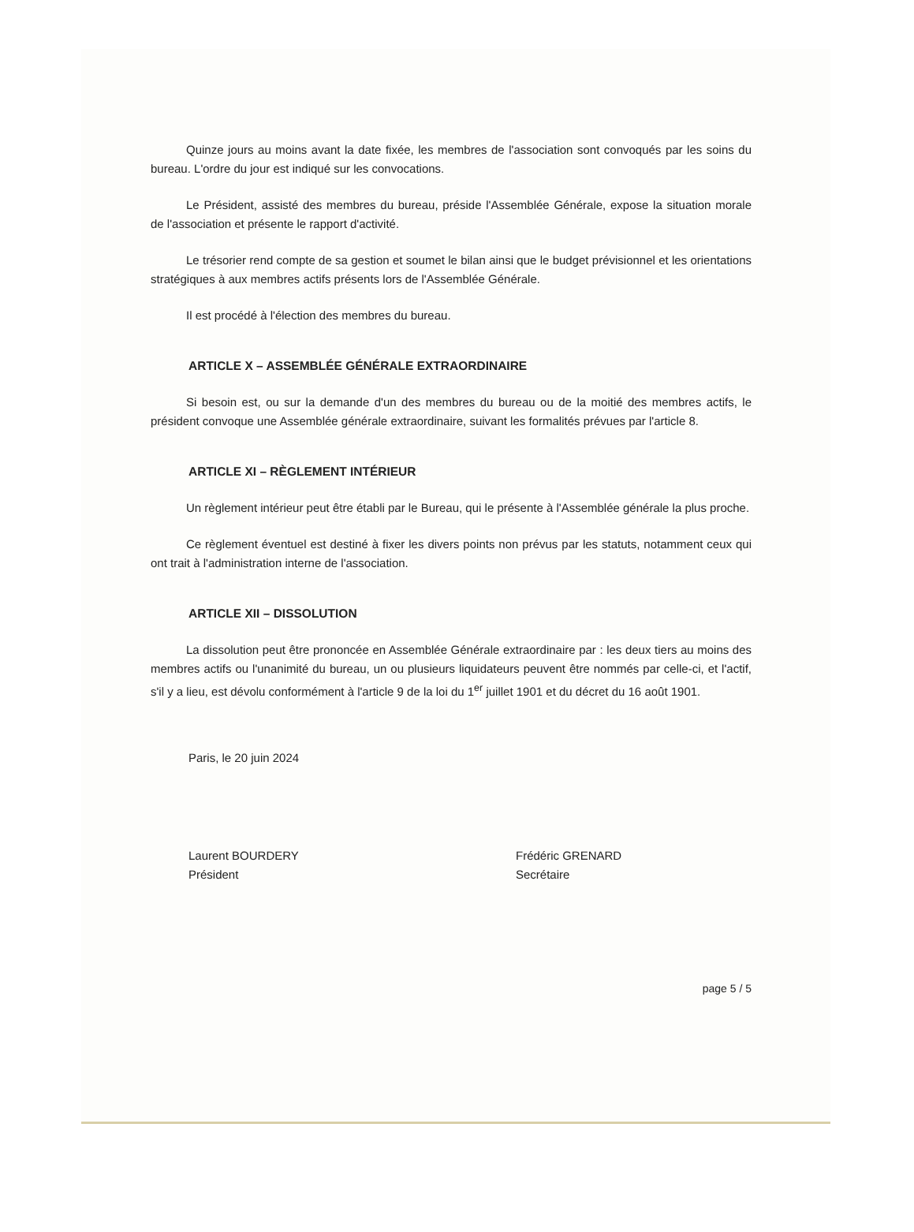Quinze jours au moins avant la date fixée, les membres de l'association sont convoqués par les soins du bureau. L'ordre du jour est indiqué sur les convocations.
Le Président, assisté des membres du bureau, préside l'Assemblée Générale, expose la situation morale de l'association et présente le rapport d'activité.
Le trésorier rend compte de sa gestion et soumet le bilan ainsi que le budget prévisionnel et les orientations stratégiques à aux membres actifs présents lors de l'Assemblée Générale.
Il est procédé à l'élection des membres du bureau.
ARTICLE X – ASSEMBLÉE GÉNÉRALE EXTRAORDINAIRE
Si besoin est, ou sur la demande d'un des membres du bureau ou de la moitié des membres actifs, le président convoque une Assemblée générale extraordinaire, suivant les formalités prévues par l'article 8.
ARTICLE XI – RÈGLEMENT INTÉRIEUR
Un règlement intérieur peut être établi par le Bureau, qui le présente à l'Assemblée générale la plus proche.
Ce règlement éventuel est destiné à fixer les divers points non prévus par les statuts, notamment ceux qui ont trait à l'administration interne de l'association.
ARTICLE XII – DISSOLUTION
La dissolution peut être prononcée en Assemblée Générale extraordinaire par : les deux tiers au moins des membres actifs ou l'unanimité du bureau, un ou plusieurs liquidateurs peuvent être nommés par celle-ci, et l'actif, s'il y a lieu, est dévolu conformément à l'article 9 de la loi du 1<sup>er</sup> juillet 1901 et du décret du 16 août 1901.
Paris, le 20 juin 2024
Laurent BOURDERY
Président
Frédéric GRENARD
Secrétaire
page 5 / 5